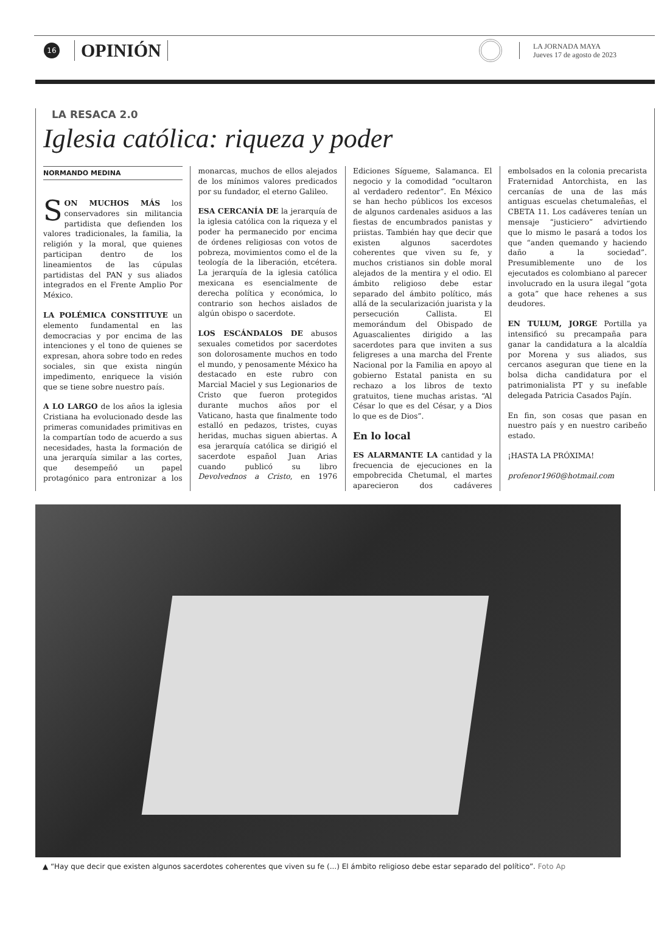16
OPINIÓN
LA JORNADA MAYA
Jueves 17 de agosto de 2023
LA RESACA 2.0
Iglesia católica: riqueza y poder
NORMANDO MEDINA
SON MUCHOS MÁS los conservadores sin militancia partidista que defienden los valores tradicionales, la familia, la religión y la moral, que quienes participan dentro de los lineamientos de las cúpulas partidistas del PAN y sus aliados integrados en el Frente Amplio Por México.
LA POLÉMICA CONSTITUYE un elemento fundamental en las democracias y por encima de las intenciones y el tono de quienes se expresan, ahora sobre todo en redes sociales, sin que exista ningún impedimento, enriquece la visión que se tiene sobre nuestro país.
A LO LARGO de los años la iglesia Cristiana ha evolucionado desde las primeras comunidades primitivas en la compartían todo de acuerdo a sus necesidades, hasta la formación de una jerarquía similar a las cortes, que desempeñó un papel protagónico para entronizar a los monarcas, muchos de ellos alejados de los mínimos valores predicados por su fundador, el eterno Galileo.
ESA CERCANÍA DE la jerarquía de la iglesia católica con la riqueza y el poder ha permanecido por encima de órdenes religiosas con votos de pobreza, movimientos como el de la teología de la liberación, etcétera. La jerarquía de la iglesia católica mexicana es esencialmente de derecha política y económica, lo contrario son hechos aislados de algún obispo o sacerdote.
LOS ESCÁNDALOS DE abusos sexuales cometidos por sacerdotes son dolorosamente muchos en todo el mundo, y penosamente México ha destacado en este rubro con Marcial Maciel y sus Legionarios de Cristo que fueron protegidos durante muchos años por el Vaticano, hasta que finalmente todo estalló en pedazos, tristes, cuyas heridas, muchas siguen abiertas. A esa jerarquía católica se dirigió el sacerdote español Juan Arias cuando publicó su libro Devolvednos a Cristo, en 1976 Ediciones Sígueme, Salamanca. El negocio y la comodidad “ocultaron al verdadero redentor”. En México se han hecho públicos los excesos de algunos cardenales asiduos a las fiestas de encumbrados panistas y priistas. También hay que decir que existen algunos sacerdotes coherentes que viven su fe, y muchos cristianos sin doble moral alejados de la mentira y el odio. El ámbito religioso debe estar separado del ámbito político, más allá de la secularización juarista y la persecución Callista. El memorándum del Obispado de Aguascalientes dirigido a las sacerdotes para que inviten a sus feligreses a una marcha del Frente Nacional por la Familia en apoyo al gobierno Estatal panista en su rechazo a los libros de texto gratuitos, tiene muchas aristas. “Al César lo que es del César, y a Dios lo que es de Dios”.
En lo local
ES ALARMANTE LA cantidad y la frecuencia de ejecuciones en la empobrecida Chetumal, el martes aparecieron dos cadáveres embolsados en la colonia precarista Fraternidad Antorchista, en las cercanías de una de las más antiguas escuelas chetumaleñas, el CBETA 11. Los cadáveres tenían un mensaje “justiciero” advirtiendo que lo mismo le pasará a todos los que “anden quemando y haciendo daño a la sociedad”. Presumiblemente uno de los ejecutados es colombiano al parecer involucrado en la usura ilegal “gota a gota” que hace rehenes a sus deudores.
EN TULUM, JORGE Portilla ya intensificó su precampaña para ganar la candidatura a la alcaldía por Morena y sus aliados, sus cercanos aseguran que tiene en la bolsa dicha candidatura por el patrimonialista PT y su inefable delegada Patricia Casados Pajín.
En fin, son cosas que pasan en nuestro país y en nuestro caribeño estado.
¡HASTA LA PRÓXIMA!
profenor1960@hotmail.com
▲ “Hay que decir que existen algunos sacerdotes coherentes que viven su fe (...) El ámbito religioso debe estar separado del político”. Foto Ap